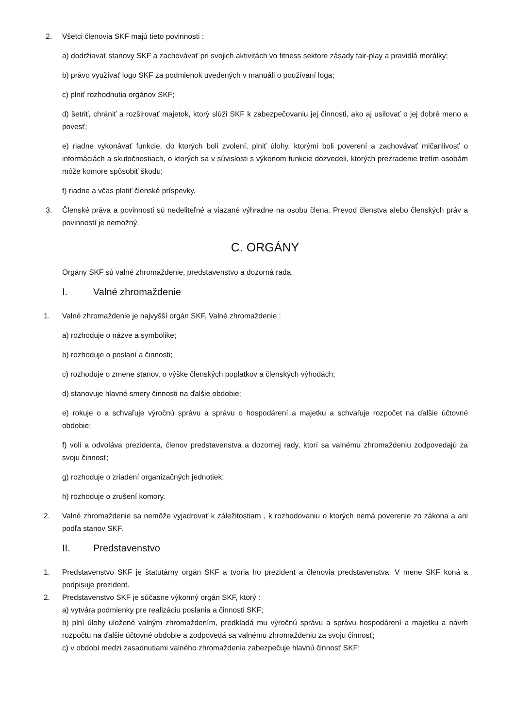2. Všetci členovia SKF majú tieto povinnosti :
a) dodržiavať stanovy SKF a zachovávať pri svojich aktivitách vo fitness sektore zásady fair-play a pravidlá morálky;
b) právo využívať logo SKF za podmienok uvedených v manuáli o používaní loga;
c) plniť rozhodnutia orgánov SKF;
d) šetriť, chrániť a rozširovať majetok, ktorý slúži SKF k zabezpečovaniu jej činnosti, ako aj usilovať o jej dobré meno a povesť;
e) riadne vykonávať funkcie, do ktorých boli zvolení, plniť úlohy, ktorými boli poverení a zachovávať mlčanlivosť o informáciách a skutočnostiach, o ktorých sa v súvislosti s výkonom funkcie dozvedeli, ktorých prezradenie tretím osobám môže komore spôsobiť škodu;
f) riadne a včas platiť členské príspevky.
3. Členské práva a povinnosti sú nedeliteľné a viazané výhradne na osobu člena. Prevod členstva alebo členských práv a povinností je nemožný.
C. ORGÁNY
Orgány SKF sú valné zhromaždenie, predstavenstvo a dozorná rada.
I. Valné zhromaždenie
1. Valné zhromaždenie je najvyšší orgán SKF. Valné zhromaždenie :
a) rozhoduje o názve a symbolike;
b) rozhoduje o poslaní a činnosti;
c) rozhoduje o zmene stanov, o výške členských poplatkov a členských výhodách;
d) stanovuje hlavné smery činnosti na ďalšie obdobie;
e) rokuje o a schvaľuje výročnú správu a správu o hospodárení a majetku a schvaľuje rozpočet na ďalšie účtovné obdobie;
f) volí a odvoláva prezidenta, členov predstavenstva a dozornej rady, ktorí sa valnému zhromaždeniu zodpovedajú za svoju činnosť;
g) rozhoduje o zriadení organizačných jednotiek;
h) rozhoduje o zrušení komory.
2. Valné zhromaždenie sa nemôže vyjadrovať k záležitostiam , k rozhodovaniu o ktorých nemá poverenie zo zákona a ani podľa stanov SKF.
II. Predstavenstvo
1. Predstavenstvo SKF je štatutárny orgán SKF a tvoria ho prezident a členovia predstavenstva. V mene SKF koná a podpisuje prezident.
2. Predstavenstvo SKF je súčasne výkonný orgán SKF, ktorý :
a) vytvára podmienky pre realizáciu poslania a činnosti SKF;
b) plní úlohy uložené valným zhromaždením, predkladá mu výročnú správu a správu hospodárení a majetku a návrh rozpočtu na ďalšie účtovné obdobie a zodpovedá sa valnému zhromaždeniu za svoju činnosť;
c) v období medzi zasadnutiami valného zhromaždenia zabezpečuje hlavnú činnosť SKF;